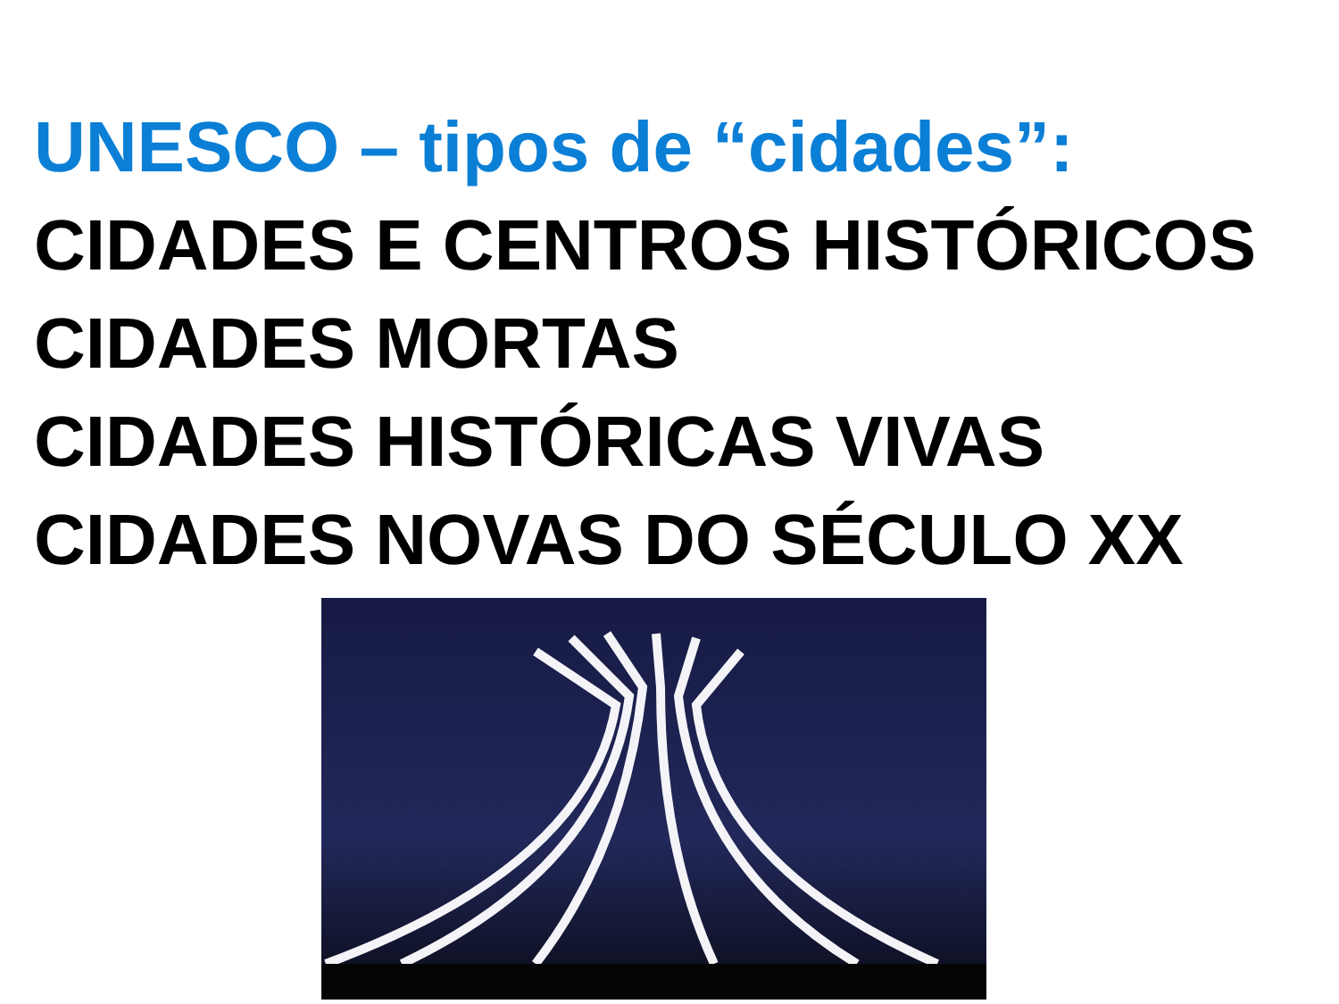UNESCO – tipos de “cidades”:
CIDADES E CENTROS HISTÓRICOS
CIDADES MORTAS
CIDADES HISTÓRICAS VIVAS
CIDADES NOVAS DO SÉCULO XX